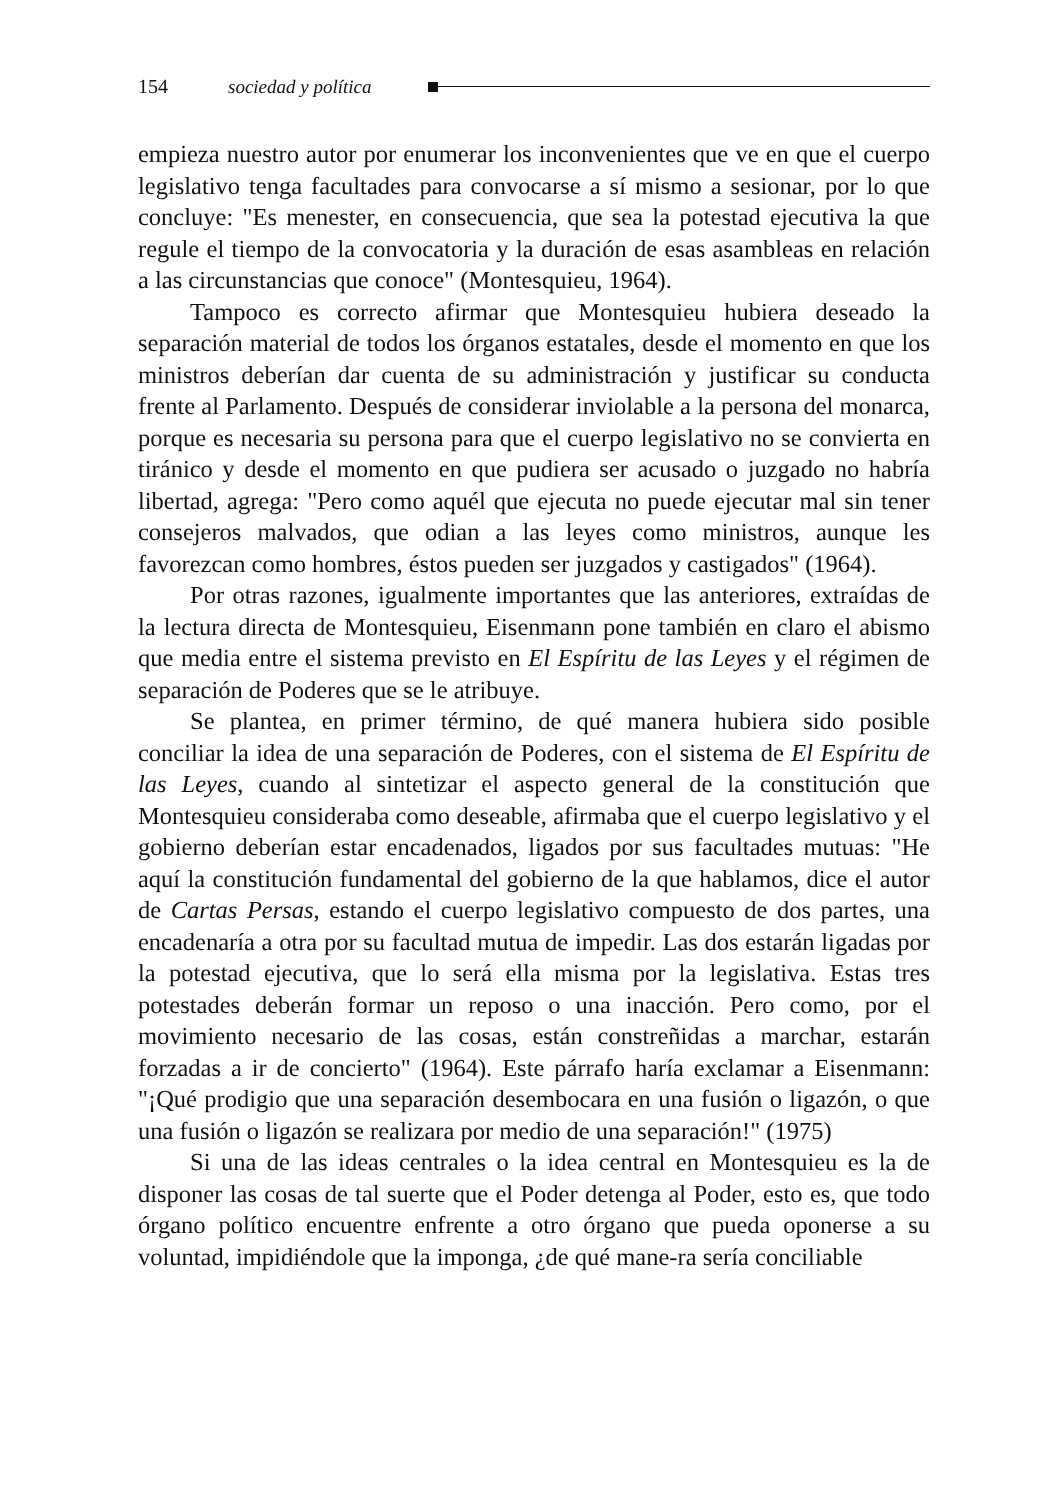154 sociedad y política
empieza nuestro autor por enumerar los inconvenientes que ve en que el cuerpo legislativo tenga facultades para convocarse a sí mismo a sesionar, por lo que concluye: "Es menester, en consecuencia, que sea la potestad ejecutiva la que regule el tiempo de la convocatoria y la duración de esas asambleas en relación a las circunstancias que conoce" (Montesquieu, 1964).
Tampoco es correcto afirmar que Montesquieu hubiera deseado la separación material de todos los órganos estatales, desde el momento en que los ministros deberían dar cuenta de su administración y justificar su conducta frente al Parlamento. Después de considerar inviolable a la persona del monarca, porque es necesaria su persona para que el cuerpo legislativo no se convierta en tiránico y desde el momento en que pudiera ser acusado o juzgado no habría libertad, agrega: "Pero como aquél que ejecuta no puede ejecutar mal sin tener consejeros malvados, que odian a las leyes como ministros, aunque les favorezcan como hombres, éstos pueden ser juzgados y castigados" (1964).
Por otras razones, igualmente importantes que las anteriores, extraídas de la lectura directa de Montesquieu, Eisenmann pone también en claro el abismo que media entre el sistema previsto en El Espíritu de las Leyes y el régimen de separación de Poderes que se le atribuye.
Se plantea, en primer término, de qué manera hubiera sido posible conciliar la idea de una separación de Poderes, con el sistema de El Espíritu de las Leyes, cuando al sintetizar el aspecto general de la constitución que Montesquieu consideraba como deseable, afirmaba que el cuerpo legislativo y el gobierno deberían estar encadenados, ligados por sus facultades mutuas: "He aquí la constitución fundamental del gobierno de la que hablamos, dice el autor de Cartas Persas, estando el cuerpo legislativo compuesto de dos partes, una encadenaría a otra por su facultad mutua de impedir. Las dos estarán ligadas por la potestad ejecutiva, que lo será ella misma por la legislativa. Estas tres potestades deberán formar un reposo o una inacción. Pero como, por el movimiento necesario de las cosas, están constreñidas a marchar, estarán forzadas a ir de concierto" (1964). Este párrafo haría exclamar a Eisenmann: "¡Qué prodigio que una separación desembocara en una fusión o ligazón, o que una fusión o ligazón se realizara por medio de una separación!" (1975)
Si una de las ideas centrales o la idea central en Montesquieu es la de disponer las cosas de tal suerte que el Poder detenga al Poder, esto es, que todo órgano político encuentre enfrente a otro órgano que pueda oponerse a su voluntad, impidiéndole que la imponga, ¿de qué mane-ra sería conciliable